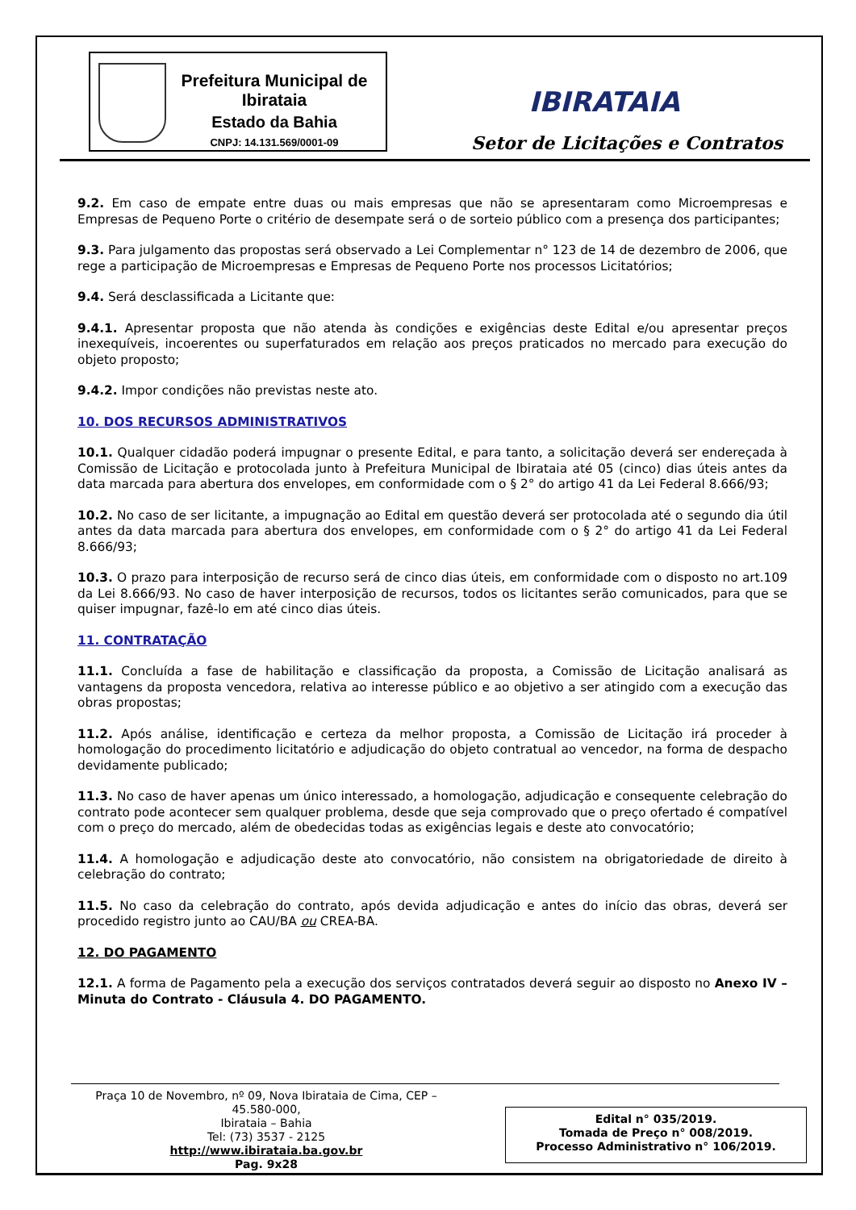Prefeitura Municipal de Ibirataia
Estado da Bahia
CNPJ: 14.131.569/0001-09
IBIRATAIA
Setor de Licitações e Contratos
9.2. Em caso de empate entre duas ou mais empresas que não se apresentaram como Microempresas e Empresas de Pequeno Porte o critério de desempate será o de sorteio público com a presença dos participantes;
9.3. Para julgamento das propostas será observado a Lei Complementar n° 123 de 14 de dezembro de 2006, que rege a participação de Microempresas e Empresas de Pequeno Porte nos processos Licitatórios;
9.4. Será desclassificada a Licitante que:
9.4.1. Apresentar proposta que não atenda às condições e exigências deste Edital e/ou apresentar preços inexequíveis, incoerentes ou superfaturados em relação aos preços praticados no mercado para execução do objeto proposto;
9.4.2. Impor condições não previstas neste ato.
10. DOS RECURSOS ADMINISTRATIVOS
10.1. Qualquer cidadão poderá impugnar o presente Edital, e para tanto, a solicitação deverá ser endereçada à Comissão de Licitação e protocolada junto à Prefeitura Municipal de Ibirataia até 05 (cinco) dias úteis antes da data marcada para abertura dos envelopes, em conformidade com o § 2° do artigo 41 da Lei Federal 8.666/93;
10.2. No caso de ser licitante, a impugnação ao Edital em questão deverá ser protocolada até o segundo dia útil antes da data marcada para abertura dos envelopes, em conformidade com o § 2° do artigo 41 da Lei Federal 8.666/93;
10.3. O prazo para interposição de recurso será de cinco dias úteis, em conformidade com o disposto no art.109 da Lei 8.666/93. No caso de haver interposição de recursos, todos os licitantes serão comunicados, para que se quiser impugnar, fazê-lo em até cinco dias úteis.
11. CONTRATAÇÃO
11.1. Concluída a fase de habilitação e classificação da proposta, a Comissão de Licitação analisará as vantagens da proposta vencedora, relativa ao interesse público e ao objetivo a ser atingido com a execução das obras propostas;
11.2. Após análise, identificação e certeza da melhor proposta, a Comissão de Licitação irá proceder à homologação do procedimento licitatório e adjudicação do objeto contratual ao vencedor, na forma de despacho devidamente publicado;
11.3. No caso de haver apenas um único interessado, a homologação, adjudicação e consequente celebração do contrato pode acontecer sem qualquer problema, desde que seja comprovado que o preço ofertado é compatível com o preço do mercado, além de obedecidas todas as exigências legais e deste ato convocatório;
11.4. A homologação e adjudicação deste ato convocatório, não consistem na obrigatoriedade de direito à celebração do contrato;
11.5. No caso da celebração do contrato, após devida adjudicação e antes do início das obras, deverá ser procedido registro junto ao CAU/BA ou CREA-BA.
12. DO PAGAMENTO
12.1. A forma de Pagamento pela a execução dos serviços contratados deverá seguir ao disposto no Anexo IV – Minuta do Contrato - Cláusula 4. DO PAGAMENTO.
Praça 10 de Novembro, nº 09, Nova Ibirataia de Cima, CEP – 45.580-000,
Ibirataia – Bahia
Tel: (73) 3537 - 2125
http://www.ibirataia.ba.gov.br
Pag. 9x28
Edital n° 035/2019.
Tomada de Preço n° 008/2019.
Processo Administrativo n° 106/2019.